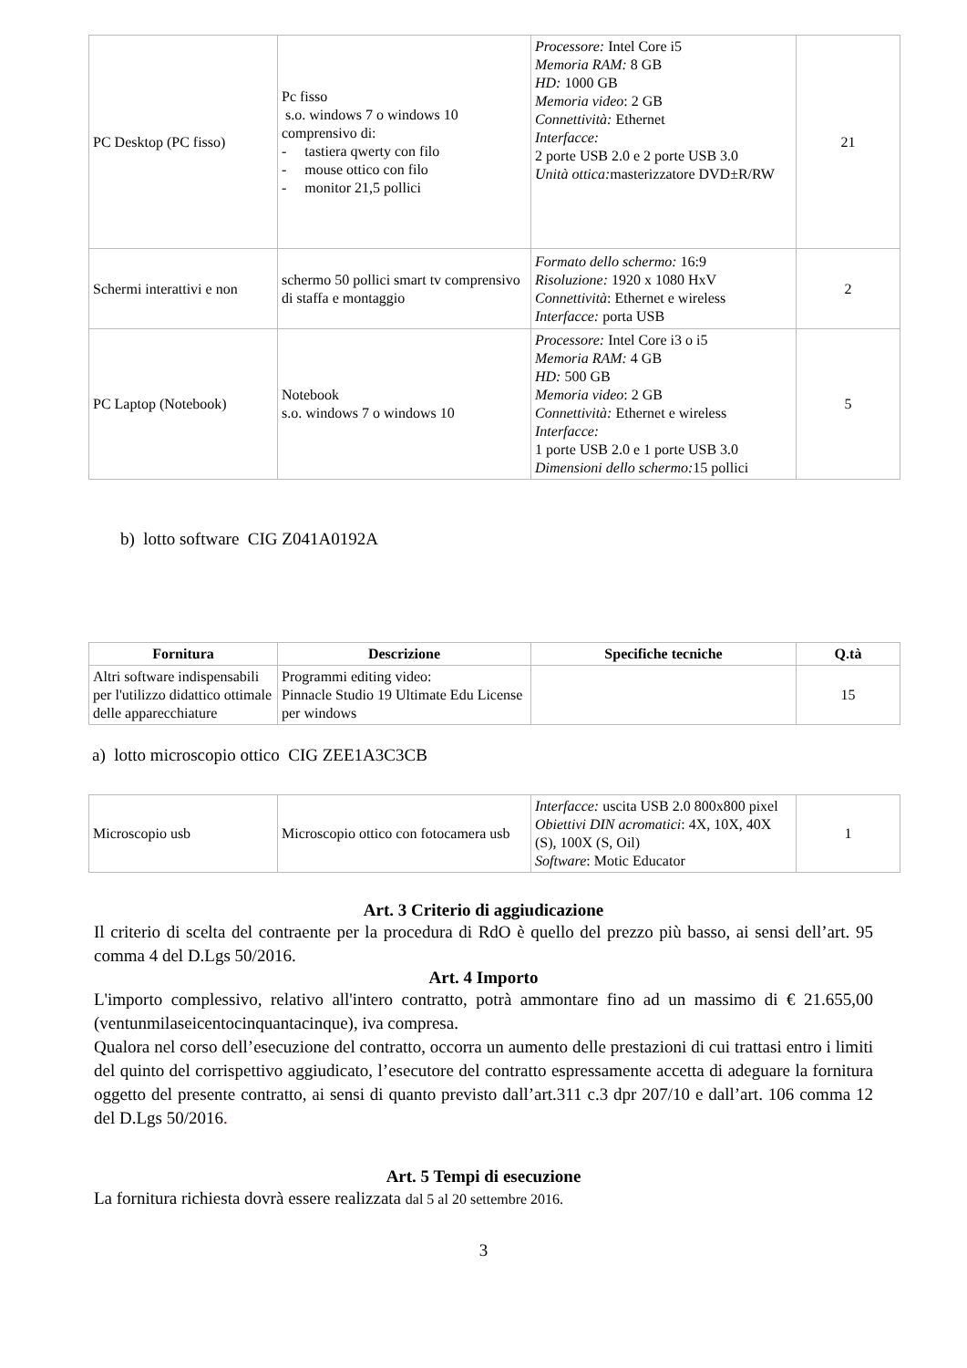| PC Desktop (PC fisso) | Pc fisso s.o. windows 7 o windows 10 comprensivo di: - tastiera qwerty con filo - mouse ottico con filo - monitor 21,5 pollici | Processore: Intel Core i5 Memoria RAM: 8 GB HD: 1000 GB Memoria video : 2 GB Connettività: Ethernet Interfacce: 2 porte USB 2.0 e 2 porte USB 3.0 Unità ottica: masterizzatore DVD±R/RW | 21 |
| Schermi interattivi e non | schermo 50 pollici smart tv comprensivo di staffa e montaggio | Formato dello schermo: 16:9 Risoluzione: 1920 x 1080 HxV Connettività : Ethernet e wireless Interfacce: porta USB | 2 |
| PC Laptop (Notebook) | Notebook s.o. windows 7 o windows 10 | Processore: Intel Core i3 o i5 Memoria RAM: 4 GB HD: 500 GB Memoria video : 2 GB Connettività: Ethernet e wireless Interfacce: 1 porte USB 2.0 e 1 porte USB 3.0 Dimensioni dello schermo: 15 pollici | 5 |
b) lotto software CIG Z041A0192A
| Fornitura | Descrizione | Specifiche tecniche | Q.tà |
| --- | --- | --- | --- |
| Altri software indispensabili per l'utilizzo didattico ottimale delle apparecchiature | Programmi editing video: Pinnacle Studio 19 Ultimate Edu License per windows | | 15 |
a) lotto microscopio ottico CIG ZEE1A3C3CB
| Microscopio usb | Microscopio ottico con fotocamera usb | Interfacce: uscita USB 2.0 800x800 pixel Obiettivi DIN acromatici : 4X, 10X, 40X (S), 100X (S, Oil) Software : Motic Educator | 1 |
Art. 3 Criterio di aggiudicazione
Il criterio di scelta del contraente per la procedura di RdO è quello del prezzo più basso, ai sensi dell’art. 95 comma 4 del D.Lgs 50/2016.
Art. 4 Importo
L'importo complessivo, relativo all'intero contratto, potrà ammontare fino ad un massimo di € 21.655,00 (ventunmilaseicentocinquantacinque), iva compresa.
Qualora nel corso dell’esecuzione del contratto, occorra un aumento delle prestazioni di cui trattasi entro i limiti del quinto del corrispettivo aggiudicato, l’esecutore del contratto espressamente accetta di adeguare la fornitura oggetto del presente contratto, ai sensi di quanto previsto dall’art.311 c.3 dpr 207/10 e dall’art. 106 comma 12 del D.Lgs 50/2016.
Art. 5 Tempi di esecuzione
La fornitura richiesta dovrà essere realizzata dal 5 al 20 settembre 2016.
3